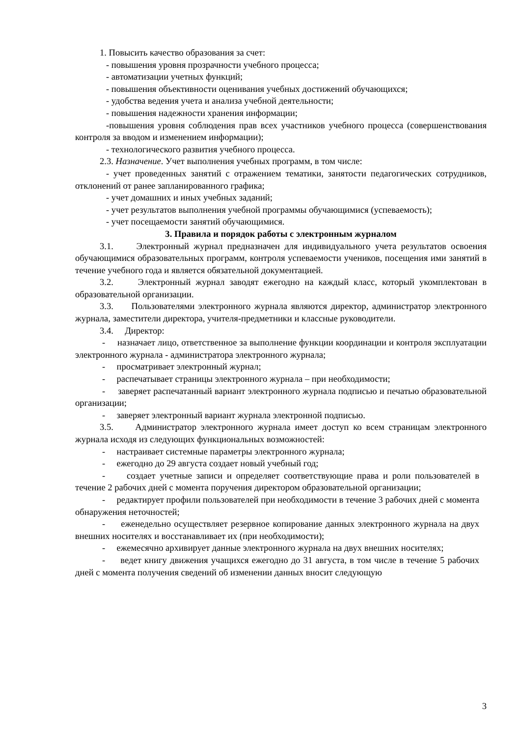1. Повысить качество образования за счет:
- повышения уровня прозрачности учебного процесса;
- автоматизации учетных функций;
- повышения объективности оценивания учебных достижений обучающихся;
- удобства ведения учета и анализа учебной деятельности;
- повышения надежности хранения информации;
-повышения уровня соблюдения прав всех участников учебного процесса (совершенствования контроля за вводом и изменением информации);
- технологического развития учебного процесса.
2.3. Назначение. Учет выполнения учебных программ, в том числе:
- учет проведенных занятий с отражением тематики, занятости педагогических сотрудников, отклонений от ранее запланированного графика;
- учет домашних и иных учебных заданий;
- учет результатов выполнения учебной программы обучающимися (успеваемость);
- учет посещаемости занятий обучающимися.
3. Правила и порядок работы с электронным журналом
3.1. Электронный журнал предназначен для индивидуального учета результатов освоения обучающимися образовательных программ, контроля успеваемости учеников, посещения ими занятий в течение учебного года и является обязательной документацией.
3.2. Электронный журнал заводят ежегодно на каждый класс, который укомплектован в образовательной организации.
3.3. Пользователями электронного журнала являются директор, администратор электронного журнала, заместители директора, учителя-предметники и классные руководители.
3.4. Директор:
- назначает лицо, ответственное за выполнение функции координации и контроля эксплуатации электронного журнала - администратора электронного журнала;
- просматривает электронный журнал;
- распечатывает страницы электронного журнала – при необходимости;
- заверяет распечатанный вариант электронного журнала подписью и печатью образовательной организации;
- заверяет электронный вариант журнала электронной подписью.
3.5. Администратор электронного журнала имеет доступ ко всем страницам электронного журнала исходя из следующих функциональных возможностей:
- настраивает системные параметры электронного журнала;
- ежегодно до 29 августа создает новый учебный год;
- создает учетные записи и определяет соответствующие права и роли пользователей в течение 2 рабочих дней с момента поручения директором образовательной организации;
- редактирует профили пользователей при необходимости в течение 3 рабочих дней с момента обнаружения неточностей;
- еженедельно осуществляет резервное копирование данных электронного журнала на двух внешних носителях и восстанавливает их (при необходимости);
- ежемесячно архивирует данные электронного журнала на двух внешних носителях;
- ведет книгу движения учащихся ежегодно до 31 августа, в том числе в течение 5 рабочих дней с момента получения сведений об изменении данных вносит следующую
3